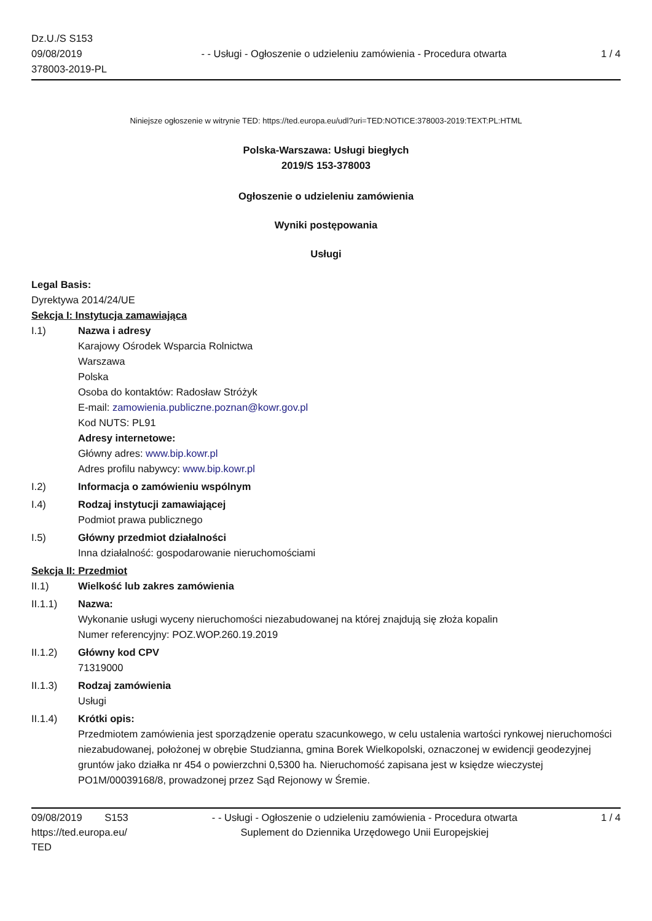Dz.U./S S153
09/08/2019
378003-2019-PL
- - Usługi - Ogłoszenie o udzieleniu zamówienia - Procedura otwarta
1 / 4
Niniejsze ogłoszenie w witrynie TED: https://ted.europa.eu/udl?uri=TED:NOTICE:378003-2019:TEXT:PL:HTML
Polska-Warszawa: Usługi biegłych
2019/S 153-378003
Ogłoszenie o udzieleniu zamówienia
Wyniki postępowania
Usługi
Legal Basis:
Dyrektywa 2014/24/UE
Sekcja I: Instytucja zamawiająca
I.1) Nazwa i adresy
Karajowy Ośrodek Wsparcia Rolnictwa
Warszawa
Polska
Osoba do kontaktów: Radosław Stróżyk
E-mail: zamowienia.publiczne.poznan@kowr.gov.pl
Kod NUTS: PL91
Adresy internetowe:
Główny adres: www.bip.kowr.pl
Adres profilu nabywcy: www.bip.kowr.pl
I.2) Informacja o zamówieniu wspólnym
I.4) Rodzaj instytucji zamawiającej
Podmiot prawa publicznego
I.5) Główny przedmiot działalności
Inna działalność: gospodarowanie nieruchomościami
Sekcja II: Przedmiot
II.1) Wielkość lub zakres zamówienia
II.1.1) Nazwa:
Wykonanie usługi wyceny nieruchomości niezabudowanej na której znajdują się złoża kopalin
Numer referencyjny: POZ.WOP.260.19.2019
II.1.2) Główny kod CPV
71319000
II.1.3) Rodzaj zamówienia
Usługi
II.1.4) Krótki opis:
Przedmiotem zamówienia jest sporządzenie operatu szacunkowego, w celu ustalenia wartości rynkowej nieruchomości niezabudowanej, położonej w obrębie Studzianna, gmina Borek Wielkopolski, oznaczonej w ewidencji geodezyjnej gruntów jako działka nr 454 o powierzchni 0,5300 ha. Nieruchomość zapisana jest w księdze wieczystej PO1M/00039168/8, prowadzonej przez Sąd Rejonowy w Śremie.
09/08/2019 S153
https://ted.europa.eu/
TED
- - Usługi - Ogłoszenie o udzieleniu zamówienia - Procedura otwarta
Suplement do Dziennika Urzędowego Unii Europejskiej
1 / 4